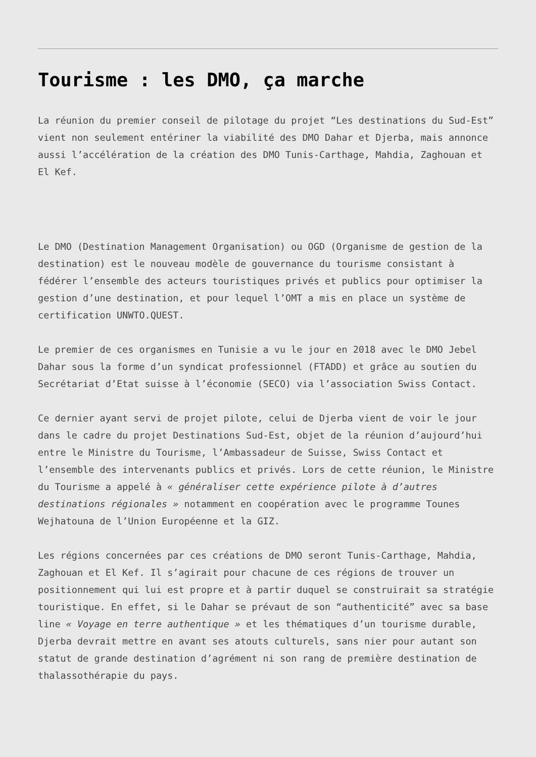Tourisme : les DMO, ça marche
La réunion du premier conseil de pilotage du projet “Les destinations du Sud-Est” vient non seulement entériner la viabilité des DMO Dahar et Djerba, mais annonce aussi l’accélération de la création des DMO Tunis-Carthage, Mahdia, Zaghouan et El Kef.
Le DMO (Destination Management Organisation) ou OGD (Organisme de gestion de la destination) est le nouveau modèle de gouvernance du tourisme consistant à fédérer l’ensemble des acteurs touristiques privés et publics pour optimiser la gestion d’une destination, et pour lequel l’OMT a mis en place un système de certification UNWTO.QUEST.
Le premier de ces organismes en Tunisie a vu le jour en 2018 avec le DMO Jebel Dahar sous la forme d’un syndicat professionnel (FTADD) et grâce au soutien du Secrétariat d’Etat suisse à l’économie (SECO) via l’association Swiss Contact.
Ce dernier ayant servi de projet pilote, celui de Djerba vient de voir le jour dans le cadre du projet Destinations Sud-Est, objet de la réunion d’aujourd’hui entre le Ministre du Tourisme, l’Ambassadeur de Suisse, Swiss Contact et l’ensemble des intervenants publics et privés. Lors de cette réunion, le Ministre du Tourisme a appelé à « généraliser cette expérience pilote à d’autres destinations régionales » notamment en coopération avec le programme Tounes Wejhatouna de l’Union Européenne et la GIZ.
Les régions concernées par ces créations de DMO seront Tunis-Carthage, Mahdia, Zaghouan et El Kef. Il s’agirait pour chacune de ces régions de trouver un positionnement qui lui est propre et à partir duquel se construirait sa stratégie touristique. En effet, si le Dahar se prévaut de son “authenticité” avec sa base line « Voyage en terre authentique » et les thématiques d’un tourisme durable, Djerba devrait mettre en avant ses atouts culturels, sans nier pour autant son statut de grande destination d’agrément ni son rang de première destination de thalassothérapie du pays.